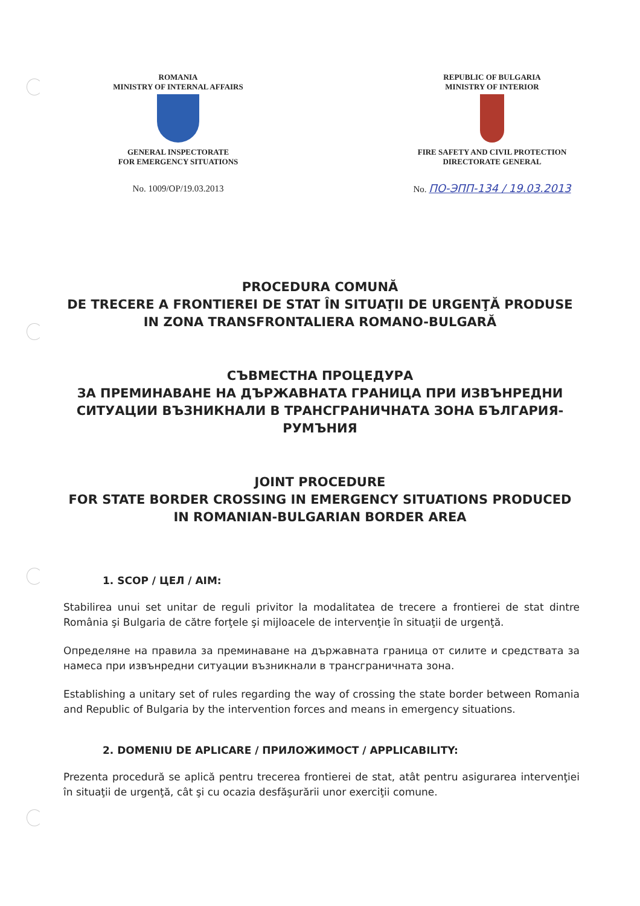ROMANIA
MINISTRY OF INTERNAL AFFAIRS
GENERAL INSPECTORATE
FOR EMERGENCY SITUATIONS
No. 1009/OP/19.03.2013
REPUBLIC OF BULGARIA
MINISTRY OF INTERIOR
FIRE SAFETY AND CIVIL PROTECTION
DIRECTORATE GENERAL
No. ПО-ЭПП-134 / 19.03.2013
PROCEDURA COMUNĂ
DE TRECERE A FRONTIEREI DE STAT ÎN SITUAŢII DE URGENŢĂ PRODUSE IN ZONA TRANSFRONTALIERA ROMANO-BULGARĂ
СЪВМЕСТНА ПРОЦЕДУРА
ЗА ПРЕМИНАВАНЕ НА ДЪРЖАВНАТА ГРАНИЦА ПРИ ИЗВЪНРЕДНИ СИТУАЦИИ ВЪЗНИКНАЛИ В ТРАНСГРАНИЧНАТА ЗОНА БЪЛГАРИЯ-РУМЪНИЯ
JOINT PROCEDURE
FOR STATE BORDER CROSSING IN EMERGENCY SITUATIONS PRODUCED IN ROMANIAN-BULGARIAN BORDER AREA
1. SCOP / ЦЕЛ / AIM:
Stabilirea unui set unitar de reguli privitor la modalitatea de trecere a frontierei de stat dintre România şi Bulgaria de către forţele şi mijloacele de intervenţie în situaţii de urgenţă.
Определяне на правила за преминаване на държавната граница от силите и средствата за намеса при извънредни ситуации възникнали в трансграничната зона.
Establishing a unitary set of rules regarding the way of crossing the state border between Romania and Republic of Bulgaria by the intervention forces and means in emergency situations.
2. DOMENIU DE APLICARE / ПРИЛОЖИМОСТ / APPLICABILITY:
Prezenta procedură se aplică pentru trecerea frontierei de stat, atât pentru asigurarea intervenţiei în situaţii de urgenţă, cât şi cu ocazia desfăşurării unor exerciţii comune.